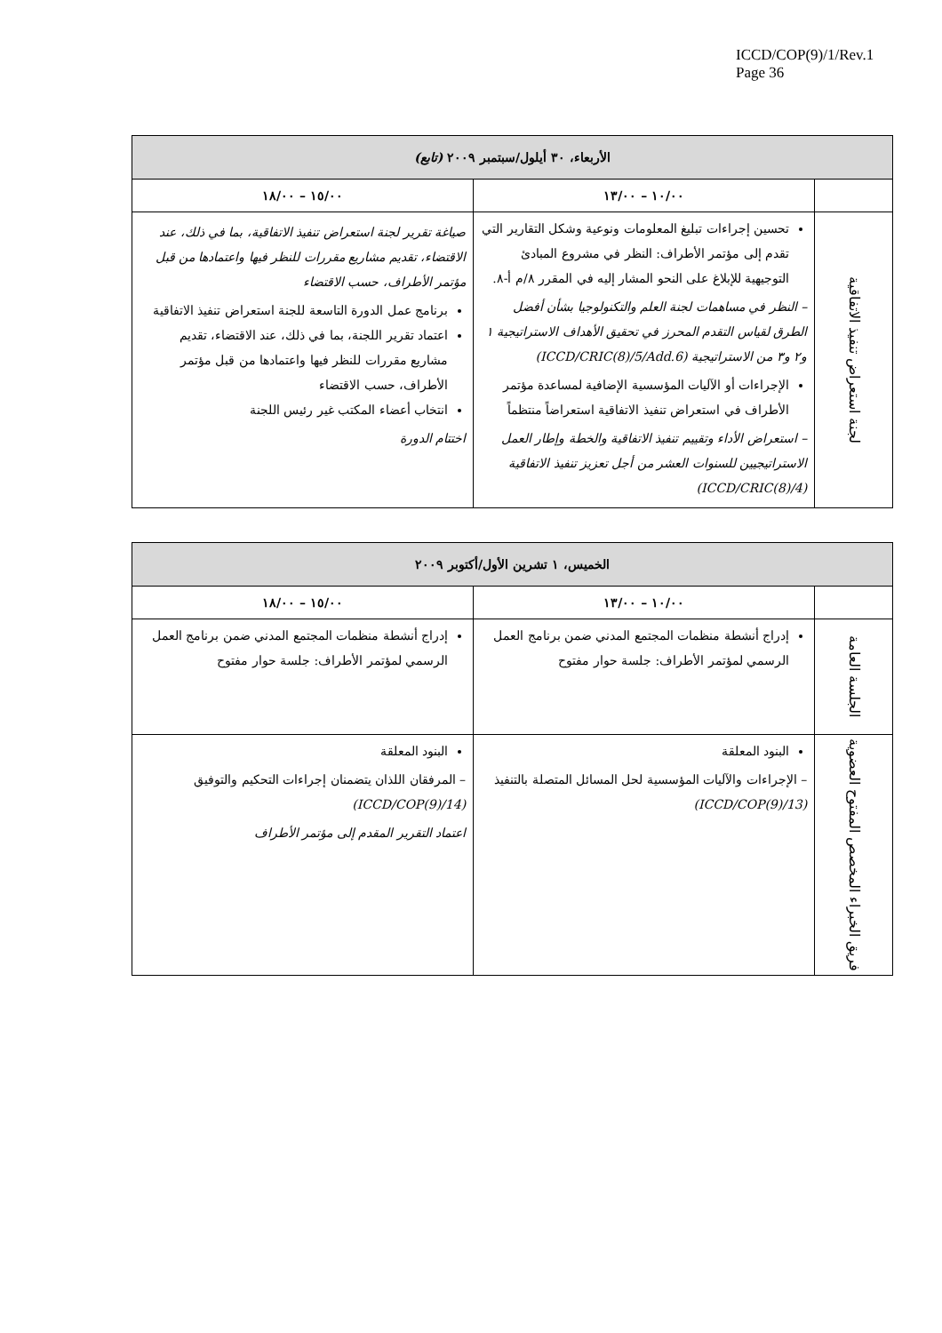ICCD/COP(9)/1/Rev.1
Page 36
| الأربعاء، ٣٠ أيلول/سبتمبر ٢٠٠٩ (تابع) | | |
| --- | --- | --- |
| | ١٠/٠٠ – ١٣/٠٠ | ١٥/٠٠ – ١٨/٠٠ |
| لجنة استعراض تنفيذ الاتفاقية | تحسين إجراءات تبليغ المعلومات ونوعية وشكل التقارير التي تقدم إلى مؤتمر الأطراف: النظر في مشروع المبادئ التوجيهية للإبلاغ على النحو المشار إليه في المقرر ٨/م أ-٨. – النظر في مساهمات لجنة العلم والتكنولوجيا بشأن أفضل الطرق لقياس التقدم المحرز في تحقيق الأهداف الاستراتيجية ١ و٢ و٣ من الاستراتيجية (ICCD/CRIC(8)/5/Add.6) الإجراءات أو الآليات المؤسسية الإضافية لمساعدة مؤتمر الأطراف في استعراض تنفيذ الاتفاقية استعراضاً منتظماً – استعراض الأداء وتقييم تنفيذ الاتفاقية والخطة وإطار العمل الاستراتيجيين للسنوات العشر من أجل تعزيز تنفيذ الاتفاقية (ICCD/CRIC(8)/4) | صياغة تقرير لجنة استعراض تنفيذ الاتفاقية، بما في ذلك، عند الاقتضاء، تقديم مشاريع مقررات للنظر فيها واعتمادها من قبل مؤتمر الأطراف، حسب الاقتضاء برنامج عمل الدورة التاسعة للجنة استعراض تنفيذ الاتفاقية اعتماد تقرير اللجنة، بما في ذلك، عند الاقتضاء، تقديم مشاريع مقررات للنظر فيها واعتمادها من قبل مؤتمر الأطراف، حسب الاقتضاء انتخاب أعضاء المكتب غير رئيس اللجنة اختتام الدورة |
| الخميس، ١ تشرين الأول/أكتوبر ٢٠٠٩ | | |
| --- | --- | --- |
| | ١٠/٠٠ – ١٣/٠٠ | ١٥/٠٠ – ١٨/٠٠ |
| الجلسة العامة | إدراج أنشطة منظمات المجتمع المدني ضمن برنامج العمل الرسمي لمؤتمر الأطراف: جلسة حوار مفتوح | إدراج أنشطة منظمات المجتمع المدني ضمن برنامج العمل الرسمي لمؤتمر الأطراف: جلسة حوار مفتوح |
| فريق الخبراء المخصص المفتوح العضوية | البنود المعلقة – الإجراءات والآليات المؤسسية لحل المسائل المتصلة بالتنفيذ (ICCD/COP(9)/13) | البنود المعلقة – المرفقان اللذان يتضمنان إجراءات التحكيم والتوفيق (ICCD/COP(9)/14) اعتماد التقرير المقدم إلى مؤتمر الأطراف |